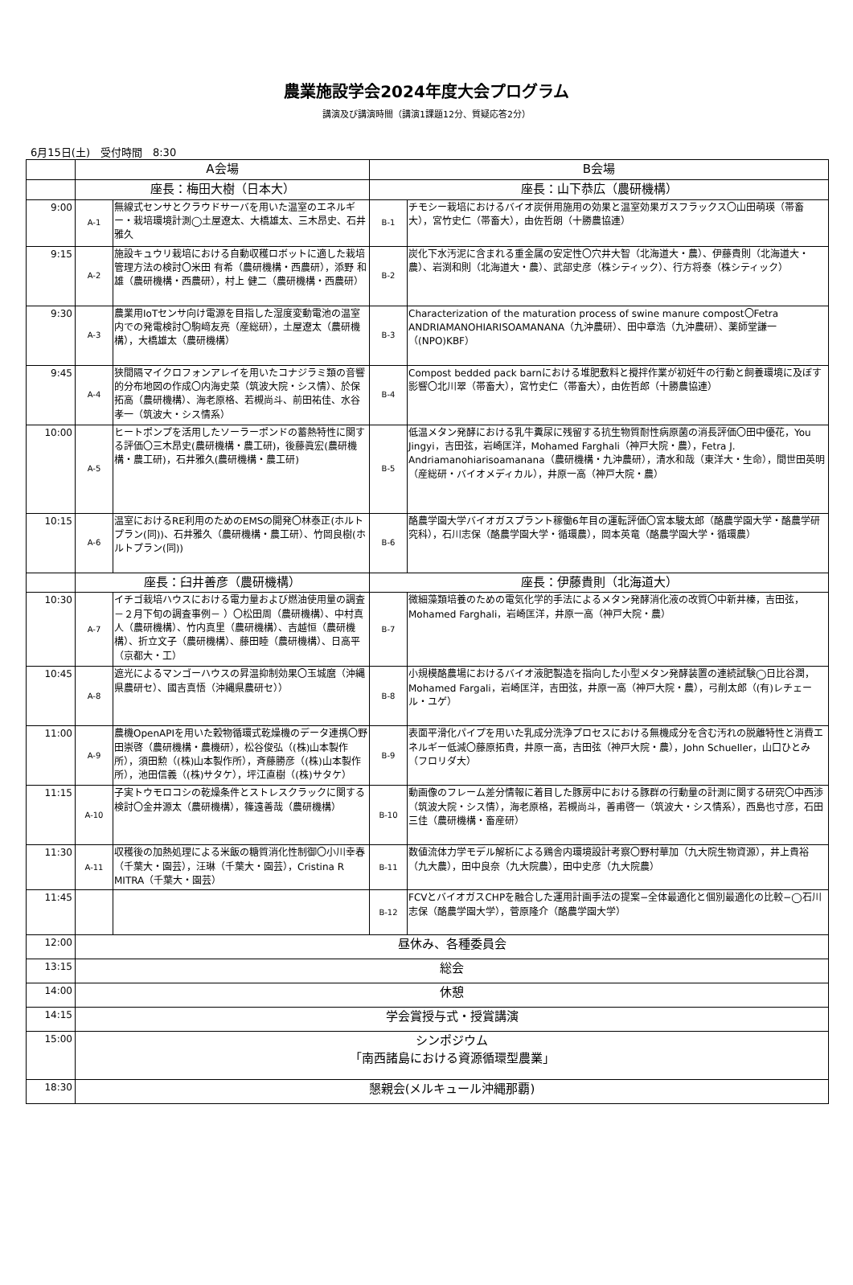農業施設学会2024年度大会プログラム
講演及び講演時間（講演1課題12分、質疑応答2分）
6月15日(土)　受付時間　8:30
| | A会場 | | B会場 | |
| | 座長：梅田大樹（日本大） | | 座長：山下恭広（農研機構） | |
| 9:00 | A-1 | 無線式センサとクラウドサーバを用いた温室のエネルギー・栽培環境計測◯土屋遼太、大橋雄太、三木昂史、石井雅久 | B-1 | チモシー栽培におけるバイオ炭併用施用の効果と温室効果ガスフラックス〇山田萌瑛（帯畜大），宮竹史仁（帯畜大），由佐哲朗（十勝農協連） |
| 9:15 | A-2 | 施設キュウリ栽培における自動収穫ロボットに適した栽培管理方法の検討〇米田 有希（農研機構・西農研），添野 和雄（農研機構・西農研），村上 健二（農研機構・西農研） | B-2 | 炭化下水汚泥に含まれる重金属の安定性〇穴井大智（北海道大・農）、伊藤貴則（北海道大・農）、岩渕和則（北海道大・農）、武部史彦（株シティック）、行方将泰（株シティック） |
| 9:30 | A-3 | 農業用IoTセンサ向け電源を目指した湿度変動電池の温室内での発電検討〇駒﨑友亮（産総研），土屋遼太（農研機構），大橋雄太（農研機構） | B-3 | Characterization of the maturation process of swine manure compost〇Fetra ANDRIAMANOHIARISOAMANANA（九沖農研）、田中章浩（九沖農研）、薬師堂謙一（(NPO)KBF） |
| 9:45 | A-4 | 狭間隔マイクロフォンアレイを用いたコナジラミ類の音響的分布地図の作成〇内海史菜（筑波大院・シス情）、於保拓高（農研機構）、海老原格、若槻尚斗、前田祐佳、水谷孝一（筑波大・シス情系） | B-4 | Compost bedded pack barnにおける堆肥敷料と攪拌作業が初妊牛の行動と飼養環境に及ぼす影響〇北川翠（帯畜大），宮竹史仁（帯畜大），由佐哲郎（十勝農協連） |
| 10:00 | A-5 | ヒートポンプを活用したソーラーポンドの蓄熱特性に関する評価〇三木昂史(農研機構・農工研)，後藤眞宏(農研機構・農工研)，石井雅久(農研機構・農工研) | B-5 | 低温メタン発酵における乳牛糞尿に残留する抗生物質耐性病原菌の消長評価〇田中優花，You Jingyi，吉田弦，岩崎匡洋，Mohamed Farghali（神戸大院・農），Fetra J. Andriamanohiarisoamanana（農研機構・九沖農研），清水和哉（東洋大・生命），間世田英明（産総研・バイオメディカル），井原一高（神戸大院・農） |
| 10:15 | A-6 | 温室におけるRE利用のためのEMSの開発〇林泰正(ホルトプラン(同))、石井雅久（農研機構・農工研）、竹岡良樹(ホルトプラン(同)) | B-6 | 酪農学園大学バイオガスプラント稼働6年目の運転評価〇宮本駿太郎（酪農学園大学・酪農学研究科），石川志保（酪農学園大学・循環農），岡本英竜（酪農学園大学・循環農） |
| | 座長：臼井善彦（農研機構） | | 座長：伊藤貴則（北海道大） | |
| 10:30 | A-7 | イチゴ栽培ハウスにおける電力量および燃油使用量の調査－２月下旬の調査事例－ ）〇松田周（農研機構）、中村真人（農研機構）、竹内真里（農研機構）、吉越恒（農研機構）、折立文子（農研機構）、藤田睦（農研機構）、日高平（京都大・工） | B-7 | 微細藻類培養のための電気化学的手法によるメタン発酵消化液の改質〇中新井榛，吉田弦，Mohamed Farghali，岩崎匡洋，井原一高（神戸大院・農） |
| 10:45 | A-8 | 遮光によるマンゴーハウスの昇温抑制効果〇玉城麿（沖縄県農研セ）、國吉真悟（沖縄県農研セ）） | B-8 | 小規模酪農場におけるバイオ液肥製造を指向した小型メタン発酵装置の連続試験◯日比谷潤，Mohamed Fargali，岩崎匡洋，吉田弦，井原一高（神戸大院・農），弓削太郎（(有)レチェール・ユゲ） |
| 11:00 | A-9 | 農機OpenAPIを用いた穀物循環式乾燥機のデータ連携〇野田崇啓（農研機構・農機研），松谷俊弘（(株)山本製作所），須田勲（(株)山本製作所），斉藤勝彦（(株)山本製作所），池田信義（(株)サタケ），坪江直樹（(株)サタケ） | B-9 | 表面平滑化パイプを用いた乳成分洗浄プロセスにおける無機成分を含む汚れの脱離特性と消費エネルギー低減〇藤原拓貴，井原一高，吉田弦（神戸大院・農），John Schueller，山口ひとみ（フロリダ大） |
| 11:15 | A-10 | 子実トウモロコシの乾燥条件とストレスクラックに関する検討〇金井源太（農研機構），篠遠善哉（農研機構） | B-10 | 動画像のフレーム差分情報に着目した豚房中における豚群の行動量の計測に関する研究〇中西渉（筑波大院・シス情），海老原格，若槻尚斗，善甫啓一（筑波大・シス情系），西島也寸彦，石田三佳（農研機構・畜産研） |
| 11:30 | A-11 | 収穫後の加熱処理による米飯の糖質消化性制御〇小川幸春（千葉大・園芸），汪琳（千葉大・園芸），Cristina R MITRA（千葉大・園芸） | B-11 | 数値流体力学モデル解析による鶏舎内環境設計考察〇野村華加（九大院生物資源），井上貴裕（九大農），田中良奈（九大院農），田中史彦（九大院農） |
| 11:45 | | | B-12 | FCVとバイオガスCHPを融合した運用計画手法の提案−全体最適化と個別最適化の比較−◯石川志保（酪農学園大学），菅原隆介（酪農学園大学） |
| 12:00 | 昼休み、各種委員会 | | | |
| 13:15 | 総会 | | | |
| 14:00 | 休憩 | | | |
| 14:15 | 学会賞授与式・授賞講演 | | | |
| 15:00 | シンポジウム 「南西諸島における資源循環型農業」 | | | |
| 18:30 | 懇親会(メルキュール沖縄那覇) | | | |